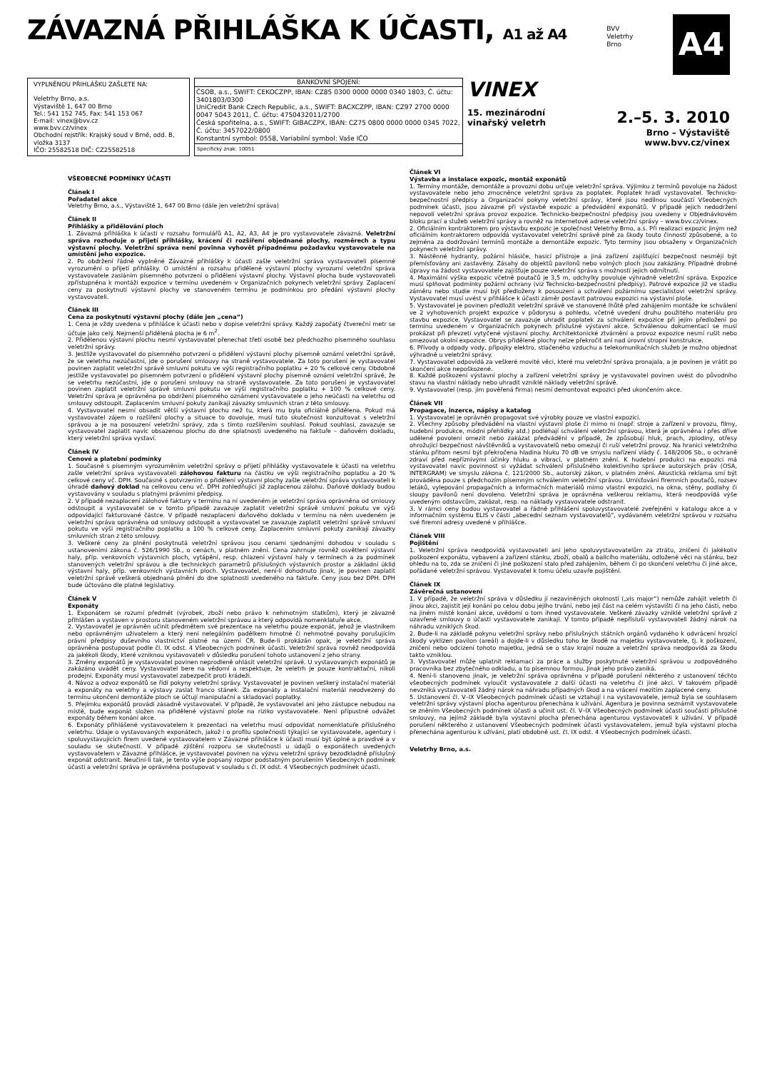ZÁVAZNÁ PŘIHLÁŠKA K ÚČASTI, A1 až A4
BVV
Veletrhy
Brno
A4
VYPLNĚNOU PŘIHLÁŠKU ZAŠLETE NA:
Veletrhy Brno, a.s.
Výstaviště 1, 647 00 Brno
Tel.: 541 152 745, Fax: 541 153 067
E-mail: vinex@bvv.cz
www.bvv.cz/vinex
Obchodní rejstřík: Krajský soud v Brně, odd. B, vložka 3137
IČO: 25582518 DIČ: CZ25582518
BANKOVNÍ SPOJENÍ:
ČSOB, a.s., SWIFT: CEKOCZPP, IBAN: CZ85 0300 0000 0000 0340 1803, Č. účtu: 3401803/0300
UniCredit Bank Czech Republic, a.s., SWIFT: BACXCZPP, IBAN: CZ97 2700 0000 0047 5043 2011, Č. účtu: 4750432011/2700
Česká spořitelna, a.s., SWIFT: GIBACZPX, IBAN: CZ75 0800 0000 0000 0345 7022, Č. účtu: 3457022/0800
Konstantní symbol: 0558, Variabilní symbol: Vaše IČO
Specifický znak: 10051
VINEX
15. mezinárodní vinařský veletrh
2.–5. 3. 2010
Brno – Výstaviště
www.bvv.cz/vinex
VŠEOBECNÉ PODMÍNKY ÚČASTI
Článek I
Pořadatel akce
Veletrhy Brno, a.s., Výstaviště 1, 647 00 Brno (dále jen veletržní správa)
Článek II
Přihlášky a přidělování ploch
1. Závazná přihláška k účasti v rozsahu formulářů A1, A2, A3, A4 je pro vystavovatele závazná. Veletržní správa rozhoduje o přijetí přihlášky, krácení či rozšíření objednané plochy, rozměrech a typu výstavní plochy. Veletržní správa není povinna vyhovět případnému požadavku vystavovatele na umístění jeho expozice.
2. Po obdržení řádně vyplněné Závazné přihlášky k účasti zašle veletržní správa vystavovateli písemné vyrozumění o přijetí přihlášky. O umístění a rozsahu přidělené výstavní plochy vyrozumí veletržní správa vystavovatele zasláním písemného potvrzení o přidělení výstavní plochy. Výstavní plocha bude vystavovateli zpřístupněna k montáži expozice v termínu uvedeném v Organizačních pokynech veletržní správy. Zaplacení ceny za poskytnutí výstavní plochy ve stanoveném termínu je podmínkou pro předání výstavní plochy vystavovateli.
Článek III
Cena za poskytnutí výstavní plochy (dále jen „cena“)
1. Cena je vždy uvedena v přihlášce k účasti nebo v dopise veletržní správy. Každý započatý čtvereční metr se účtuje jako celý. Nejmenší přidělená plocha je 6 m<sup>2</sup>.
2. Přidělenou výstavní plochu nesmí vystavovatel přenechat třetí osobě bez předchozího písemného souhlasu veletržní správy.
3. Jestliže vystavovatel do písemného potvrzení o přidělení výstavní plochy písemně oznámí veletržní správě, že se veletrhu nezúčastní, jde o porušení smlouvy na straně vystavovatele. Za toto porušení je vystavovatel povinen zaplatit veletržní správě smluvní pokutu ve výši registračního poplatku + 20 % celkové ceny. Obdobně jestliže vystavovatel po písemném potvrzení o přidělení výstavní plochy písemně oznámí veletržní správě, že se veletrhu nezúčastní, jde o porušení smlouvy na straně vystavovatele. Za toto porušení je vystavovatel povinen zaplatit veletržní správě smluvní pokutu ve výši registračního poplatku + 100 % celkové ceny. Veletržní správa je oprávněna po obdržení písemného oznámení vystavovatele o jeho neúčasti na veletrhu od smlouvy odstoupit. Zaplacením smluvní pokuty zanikají závazky smluvních stran z této smlouvy.
4. Vystavovatel nesmí obsadit větší výstavní plochu než tu, která mu byla oficiálně přidělena. Pokud má vystavovatel zájem o rozšíření plochy a situace to dovoluje, musí tuto skutečnost konzultovat s veletržní správou a je na posouzení veletržní správy, zda s tímto rozšířením souhlasí. Pokud souhlasí, zavazuje se vystavovatel zaplatit navíc obsazenou plochu do dne splatnosti uvedeného na faktuře – daňovém dokladu, který veletržní správa vystaví.
Článek IV
Cenové a platební podmínky
1. Současně s písemným vyrozuměním veletržní správy o přijetí přihlášky vystavovatele k účasti na veletrhu zašle veletržní správa vystavovateli zálohovou fakturu na částku ve výši registračního poplatku a 20 % celkové ceny vč. DPH. Současně s potvrzením o přidělení výstavní plochy zašle veletržní správa vystavovateli k úhradě daňový doklad na celkovou cenu vč. DPH zohledňující již zaplacenou zálohu. Daňové doklady budou vystavovány v souladu s platnými právními předpisy.
2. V případě nezaplacení zálohové faktury v termínu na ní uvedeném je veletržní správa oprávněna od smlouvy odstoupit a vystavovatel se v tomto případě zavazuje zaplatit veletržní správě smluvní pokutu ve výši odpovídající fakturované částce. V případě nezaplacení daňového dokladu v termínu na něm uvedeném je veletržní správa oprávněna od smlouvy odstoupit a vystavovatel se zavazuje zaplatit veletržní správě smluvní pokutu ve výši registračního poplatku a 100 % celkové ceny. Zaplacením smluvní pokuty zanikají závazky smluvních stran z této smlouvy.
3. Veškeré ceny za plnění poskytnutá veletržní správou jsou cenami sjednanými dohodou v souladu s ustanoveními zákona č. 526/1990 Sb., o cenách, v platném znění. Cena zahrnuje rovněž osvětlení výstavní haly, příp. venkovních výstavních ploch, vytápění, resp. chlazení výstavní haly v termínech a za podmínek stanovených veletržní správou a dle technických parametrů příslušných výstavních prostor a základní úklid výstavní haly, příp. venkovních výstavních ploch. Vystavovatel, není-li dohodnuto jinak, je povinen zaplatit veletržní správě veškerá objednaná plnění do dne splatnosti uvedeného na faktuře. Ceny jsou bez DPH. DPH bude účtováno dle platné legislativy.
Článek V
Exponáty
1. Exponátem se rozumí předmět (výrobek, zboží nebo právo k nehmotným statkům), který je závazně přihlášen a vystaven v prostoru stanoveném veletržní správou a který odpovídá nomenklatuře akce.
2. Vystavovatel je oprávněn učinit předmětem své prezentace na veletrhu pouze exponát, jehož je vlastníkem nebo oprávněným uživatelem a který není nelegálním padělkem hmotné či nehmotné povahy porušujícím právní předpisy duševního vlastnictví platné na území ČR. Bude-li prokázán opak, je veletržní správa oprávněna postupovat podle čl. IX odst. 4 Všeobecných podmínek účasti. Veletržní správa rovněž neodpovídá za jakékoli škody, které vzniknou vystavovateli v důsledku porušení tohoto ustanovení z jeho strany.
3. Změny exponátů je vystavovatel povinen neprodleně ohlásit veletržní správě. U vystavovaných exponátů je zakázáno uvádět ceny. Vystavovatel bere na vědomí a respektuje, že veletrh je pouze kontraktační, nikoli prodejní. Exponáty musí vystavovatel zabezpečit proti krádeži.
4. Návoz a odvoz exponátů se řídí pokyny veletržní správy. Vystavovatel je povinen veškerý instalační materiál a exponáty na veletrhy a výstavy zaslat franco stánek. Za exponáty a instalační materiál neodvezený do termínu ukončení demontáže ploch se účtují manipulační a skladovací poplatky.
5. Přejímku exponátů provádí zásadně vystavovatel. V případě, že vystavovatel ani jeho zástupce nebudou na místě, bude exponát složen na přidělené výstavní ploše na riziko vystavovatele. Není přípustné odvážet exponáty během konání akce.
6. Exponáty přihlášené vystavovatelem k prezentaci na veletrhu musí odpovídat nomenklatuře příslušného veletrhu. Údaje o vystavovaných exponátech, jakož i o profilu společnosti týkající se vystavovatele, agentury i spoluvystavujících firem uvedené vystavovatelem v Závazné přihlášce k účasti musí být úplné a pravdivé a v souladu se skutečností. V případě zjištění rozporu se skutečností u údajů o exponátech uvedených vystavovatelem v Závazné přihlášce, je vystavovatel povinen na výzvu veletržní správy bezodkladně příslušný exponát odstranit. Neučiní-li tak, je tento výše popsaný rozpor podstatným porušením Všeobecných podmínek účasti a veletržní správa je oprávněna postupovat v souladu s čl. IX odst. 4 Všeobecných podmínek účasti.
Článek VI
Výstavba a instalace expozic, montáž exponátů
1. Termíny montáže, demontáže a provozní dobu určuje veletržní správa. Výjimku z termínů povoluje na žádost vystavovatele nebo jeho zmocněnce veletržní správa za poplatek. Poplatek hradí vystavovatel. Technicko-bezpečnostní předpisy a Organizační pokyny veletržní správy, které jsou nedílnou součástí Všeobecných podmínek účasti, jsou závazné při výstavbě expozic a předvádění exponátů. V případě jejich nedodržení nepovolí veletržní správa provoz expozice. Technicko-bezpečnostní předpisy jsou uvedeny v Objednávkovém bloku prací a služeb veletržní správy a rovněž na internetové adrese veletržní správy – www.bvv.cz/vinex.
2. Oficiálním kontraktorem pro výstavbu expozic je společnost Veletrhy Brno, a.s. Při realizaci expozic jiným než oficiálním kontraktorem odpovídá vystavovatel veletržní správě plně za škody touto činností způsobené, a to zejména za dodržování termínů montáže a demontáže expozic. Tyto termíny jsou obsaženy v Organizačních pokynech veletržní správy.
3. Nástěnné hydranty, požární hlásiče, hasicí přístroje a jiná zařízení zajišťující bezpečnost nesmějí být přemísťovány ani zastavěny. Zásahy do objektů pavilonů nebo volných ploch jsou zakázány. Případné drobné úpravy na žádost vystavovatele zajišťuje pouze veletržní správa s možností jejich odmítnutí.
4. Maximální výška expozic včetně poutačů je 3,5 m, odchylky povoluje výhradně veletržní správa. Expozice musí splňovat podmínky požární ochrany (viz Technicko-bezpečnostní předpisy). Patrové expozice již ve stadiu záměru nebo studie musí být předloženy k posouzení a schválení požárnímu specialistovi veletržní správy. Vystavovatel musí uvést v přihlášce k účasti záměr postavit patrovou expozici na výstavní ploše.
5. Vystavovatel je povinen předložit veletržní správě ve stanovené lhůtě před zahájením montáže ke schválení ve 2 vyhotoveních projekt expozice v půdorysu a pohledu, včetně uvedení druhu použitého materiálu pro stavbu expozice. Vystavovatel se zavazuje uhradit poplatek za schválení expozice při jejím předložení po termínu uvedeném v Organizačních pokynech příslušné výstavní akce. Schválenou dokumentací se musí prokázat při převzetí vytyčené výstavní plochy. Architektonické ztvárnění a provoz expozice nesmí rušit nebo omezovat okolní expozice. Obrys přidělené plochy nelze překročit ani nad úrovní stropní konstrukce.
6. Přívody a odpady vody, přípojky elektro, stlačeného vzduchu a telekomunikačních služeb je možno objednat výhradně u veletržní správy.
7. Vystavovatel odpovídá za veškeré movité věci, které mu veletržní správa pronajala, a je povinen je vrátit po skončení akce nepoškozené.
8. Každé poškození výstavní plochy a zařízení veletržní správy je vystavovatel povinen uvést do původního stavu na vlastní náklady nebo uhradit vzniklé náklady veletržní správě.
9. Vystavovatel (resp. jím pověřená firma) nesmí demontovat expozici před ukončením akce.
Článek VII
Propagace, inzerce, nápisy a katalog
1. Vystavovatel je oprávněn propagovat své výrobky pouze ve vlastní expozici.
2. Všechny způsoby předvádění na vlastní výstavní ploše či mimo ni (např. stroje a zařízení v provozu, filmy, hudební produkce, módní přehlídky atd.) podléhají schválení veletržní správou, která je oprávněna i přes dříve udělené povolení omezit nebo zakázat předvádění v případě, že způsobují hluk, prach, zplodiny, otřesy ohrožující bezpečnost návštěvníků a vystavovatelů nebo omezují či ruší veletržní provoz. Na hranici veletržního stánku přitom nesmí být překročena hladina hluku 70 dB ve smyslu nařízení vlády č. 148/2006 Sb., o ochraně zdraví před nepříznivými účinky hluku a vibrací, v platném znění. K hudební produkci na expozici má vystavovatel navíc povinnost si vyžádat schválení příslušného kolektivního správce autorských práv (OSA, INTERGRAM) ve smyslu zákona č. 121/2000 Sb., autorský zákon, v platném znění. Akustická reklama smí být prováděna pouze s předchozím písemným schválením veletržní správou. Umísťování firemních poutačů, rozsev letáků, vylepování propagačních a informačních materiálů mimo vlastní expozici, na okna, stěny, podlahy či sloupy pavilonů není dovoleno. Veletržní správa je oprávněna veškerou reklamu, která neodpovídá výše uvedeným odstavcům, zakázat, resp. na náklady vystavovatele odstranit.
3. V rámci ceny budou vystavovatel a řádně přihlášení spoluvystavovatelé zveřejněni v katalogu akce a v informačním systému ELIS v části „abecední seznam vystavovatelů“, vydávaném veletržní správou v rozsahu své firemní adresy uvedené v přihlášce.
Článek VIII
Pojištění
1. Veletržní správa neodpovídá vystavovateli ani jeho spoluvystavovatelům za ztrátu, zničení či jakékoliv poškození exponátu, vybavení a zařízení stánku, zboží, obalů a balicího materiálu, odložené věci na stánku, bez ohledu na to, zda se zničení či jiné poškození stalo před zahájením, během či po skončení veletrhu či jiné akce, pořádané veletržní správou. Vystavovatel k tomu účelu uzavře pojištění.
Článek IX
Závěrečná ustanovení
1. V případě, že veletržní správa v důsledku jí nezaviněných okolností („vis major“) nemůže zahájit veletrh či jinou akci, zajistit její konání po celou dobu jejího trvání, nebo její část na celém výstavišti či na jeho části, nebo na jiném místě konání akce, uvědomí o tom ihned vystavovatele. Veškeré závazky vzniklé veletržní správě z uzavřené smlouvy o účasti vystavovatele zanikají. V tomto případě nepřísluší vystavovateli žádný nárok na náhradu vzniklých škod.
2. Bude-li na základě pokynu veletržní správy nebo příslušných státních orgánů vydaného k odvrácení hrozící škody vyklizen pavilon (areál) a dojde-li v důsledku toho ke škodě na majetku vystavovatele, tj. k poškození, zničení nebo odcizení tohoto majetku, jedná se o stav krajní nouze a veletržní správa neodpovídá za škodu takto vzniklou.
3. Vystavovatel může uplatnit reklamaci za práce a služby poskytnuté veletržní správou u zodpovědného pracovníka bez zbytečného odkladu, a to písemnou formou. Jinak jeho právo zaniká.
4. Není-li stanoveno jinak, je veletržní správa oprávněna v případě porušení některého z ustanovení těchto všeobecných podmínek vyloučit vystavovatele z další účasti na veletrhu či jiné akci. V takovém případě nevzniká vystavovateli žádný nárok na náhradu případných škod a na vrácení mezitím zaplacené ceny.
5. Ustanovení čl. V–IX Všeobecných podmínek účasti se vztahují i na vystavovatele, jemuž byla se souhlasem veletržní správy výstavní plocha agenturou přenechána k užívání. Agentura je povinna seznámit vystavovatele se zněním Všeobecných podmínek účasti a učinit ust. čl. V–IX Všeobecných podmínek účasti součástí příslušné smlouvy, na jejímž základě byla výstavní plocha přenechána agenturou vystavovateli k užívání. V případě porušení některého z ustanovení Všeobecných podmínek účasti vystavovatelem, jemuž byla výstavní plocha přenechána agenturou k užívání, platí obdobně ust. čl. IX odst. 4 Všeobecných podmínek účasti.
Veletrhy Brno, a.s.